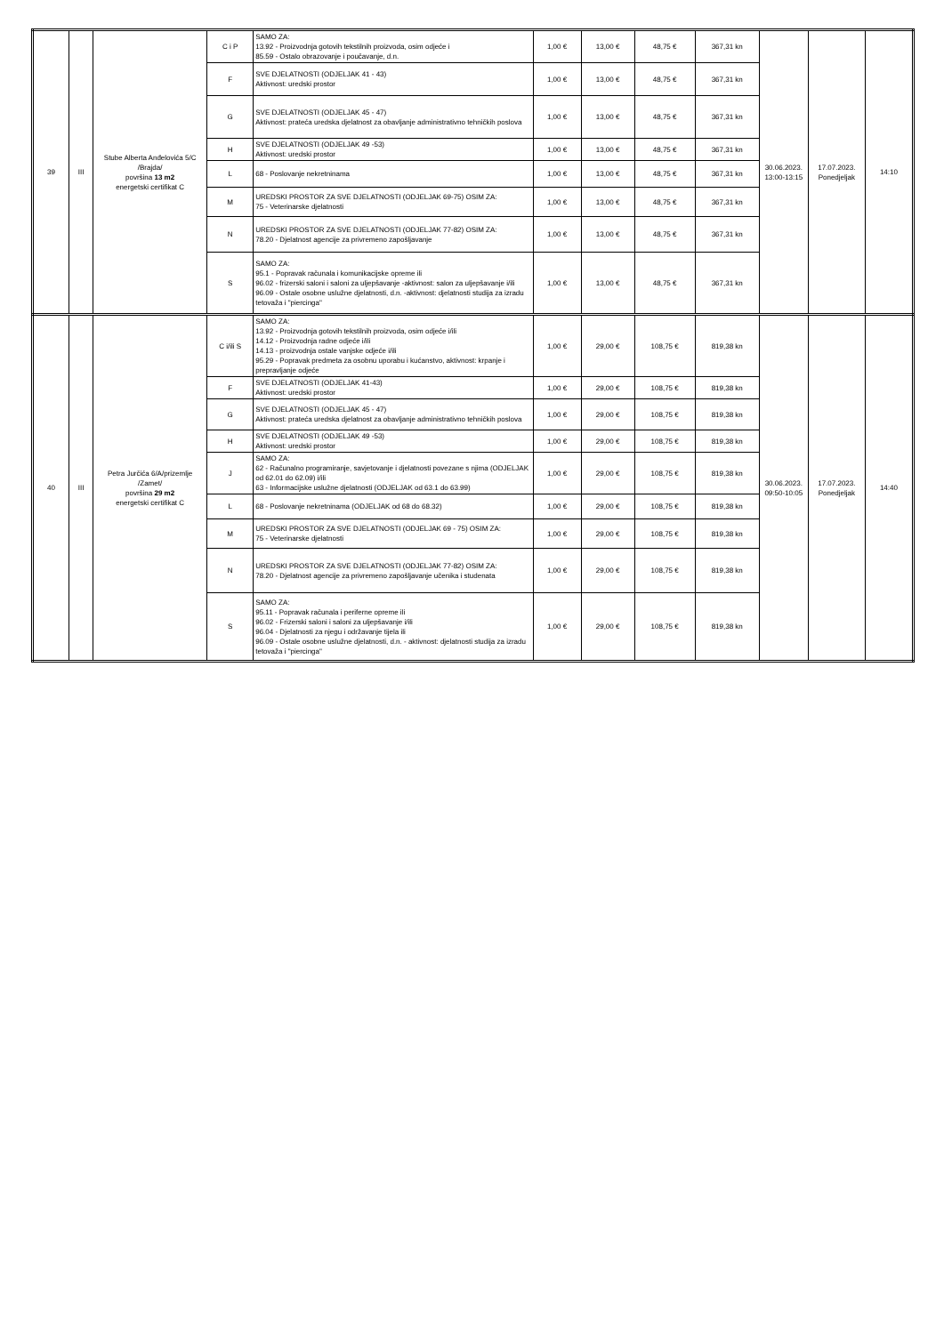| 39 | III | Stube Alberta Anđelovića 5/C /Brajda/ površina 13 m2 energetski certifikat C | C i P | SAMO ZA: 13.92 - Proizvodnja gotovih tekstilnih proizvoda, osim odjeće i 85.59 - Ostalo obrazovanje i poučavanje, d.n. | 1,00 € | 13,00 € | 48,75 € | 367,31 kn | 30.06.2023. 13:00-13:15 | 17.07.2023. Ponedjeljak | 14:10 |
| | | | F | SVE DJELATNOSTI (ODJELJAK 41 - 43) Aktivnost: uredski prostor | 1,00 € | 13,00 € | 48,75 € | 367,31 kn | | | |
| | | | G | SVE DJELATNOSTI (ODJELJAK 45 - 47) Aktivnost: prateća uredska djelatnost za obavljanje administrativno tehničkih poslova | 1,00 € | 13,00 € | 48,75 € | 367,31 kn | | | |
| | | | H | SVE DJELATNOSTI (ODJELJAK 49 -53) Aktivnost: uredski prostor | 1,00 € | 13,00 € | 48,75 € | 367,31 kn | | | |
| | | | L | 68 - Poslovanje nekretninama | 1,00 € | 13,00 € | 48,75 € | 367,31 kn | | | |
| | | | M | UREDSKI PROSTOR ZA SVE DJELATNOSTI (ODJELJAK 69-75) OSIM ZA: 75 - Veterinarske djelatnosti | 1,00 € | 13,00 € | 48,75 € | 367,31 kn | | | |
| | | | N | UREDSKI PROSTOR ZA SVE DJELATNOSTI (ODJELJAK 77-82) OSIM ZA: 78.20 - Djelatnost agencije za privremeno zapošljavanje | 1,00 € | 13,00 € | 48,75 € | 367,31 kn | | | |
| | | | S | SAMO ZA: 95.1 - Popravak računala i komunikacijske opreme ili 96.02 - frizerski saloni i saloni za uljepšavanje -aktivnost: salon za uljepšavanje i/ili 96.09 - Ostale osobne uslužne djelatnosti, d.n. -aktivnost: djelatnosti studija za izradu tetovaža i "piercinga" | 1,00 € | 13,00 € | 48,75 € | 367,31 kn | | | |
| 40 | III | Petra Jurčića 6/A/prizemlje /Zamet/ površina 29 m2 energetski certifikat C | C i/ili S | SAMO ZA: 13.92 - Proizvodnja gotovih tekstilnih proizvoda, osim odjeće i/ili 14.12 - Proizvodnja radne odjeće i/ili 14.13 - proizvodnja ostale vanjske odjeće i/ili 95.29 - Popravak predmeta za osobnu uporabu i kućanstvo, aktivnost: krpanje i prepravljanje odjeće | 1,00 € | 29,00 € | 108,75 € | 819,38 kn | 30.06.2023. 09:50-10:05 | 17.07.2023. Ponedjeljak | 14:40 |
| | | | F | SVE DJELATNOSTI (ODJELJAK 41-43) Aktivnost: uredski prostor | 1,00 € | 29,00 € | 108,75 € | 819,38 kn | | | |
| | | | G | SVE DJELATNOSTI (ODJELJAK 45 - 47) Aktivnost: prateća uredska djelatnost za obavljanje administrativno tehničkih poslova | 1,00 € | 29,00 € | 108,75 € | 819,38 kn | | | |
| | | | H | SVE DJELATNOSTI (ODJELJAK 49 -53) Aktivnost: uredski prostor | 1,00 € | 29,00 € | 108,75 € | 819,38 kn | | | |
| | | | J | SAMO ZA: 62 - Računalno programiranje, savjetovanje i djelatnosti povezane s njima (ODJELJAK od 62.01 do 62.09) i/ili 63 - Informacijske uslužne djelatnosti (ODJELJAK od 63.1 do 63.99) | 1,00 € | 29,00 € | 108,75 € | 819,38 kn | | | |
| | | | L | 68 - Poslovanje nekretninama (ODJELJAK od 68 do 68.32) | 1,00 € | 29,00 € | 108,75 € | 819,38 kn | | | |
| | | | M | UREDSKI PROSTOR ZA SVE DJELATNOSTI (ODJELJAK 69 - 75) OSIM ZA: 75 - Veterinarske djelatnosti | 1,00 € | 29,00 € | 108,75 € | 819,38 kn | | | |
| | | | N | UREDSKI PROSTOR ZA SVE DJELATNOSTI (ODJELJAK 77-82) OSIM ZA: 78.20 - Djelatnost agencije za privremeno zapošljavanje učenika i studenata | 1,00 € | 29,00 € | 108,75 € | 819,38 kn | | | |
| | | | S | SAMO ZA: 95.11 - Popravak računala i periferne opreme ili 96.02 - Frizerski saloni i saloni za uljepšavanje i/ili 96.04 - Djelatnosti za njegu i održavanje tijela ili 96.09 - Ostale osobne uslužne djelatnosti, d.n. - aktivnost: djelatnosti studija za izradu tetovaža i "piercinga" | 1,00 € | 29,00 € | 108,75 € | 819,38 kn | | | |